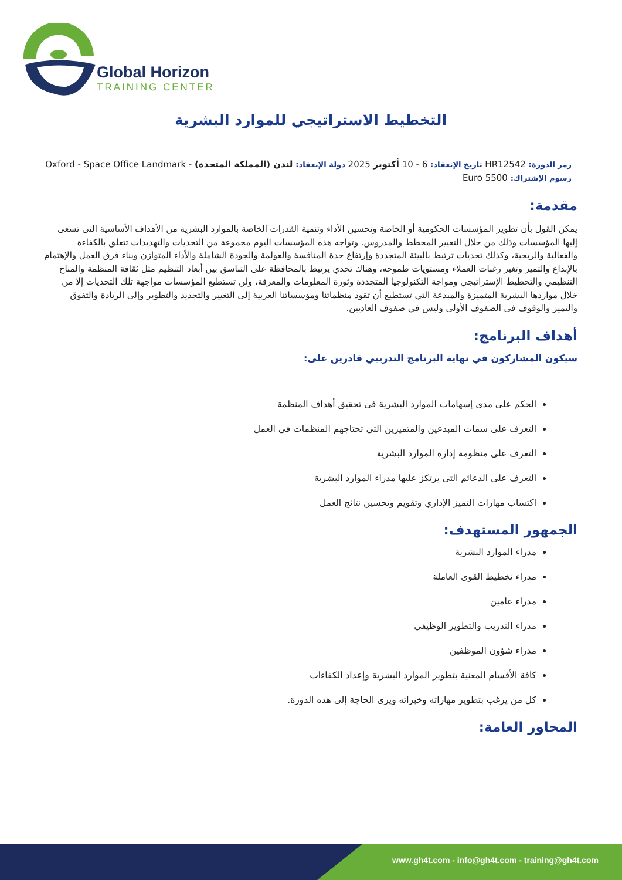Global Horizon
TRAINING CENTER
التخطيط الاستراتيجي للموارد البشرية
رمز الدورة: HR12542 تاريخ الإنعقاد: 6 - 10 أكتوبر 2025 دولة الإنعقاد: لندن (المملكة المتحدة) - Oxford - Space Office Landmark
رسوم الإشتراك: 5500 Euro
مقدمة:
يمكن القول بأن تطوير المؤسسات الحكومية أو الخاصة وتحسين الأداء وتنمية القدرات الخاصة بالموارد البشرية من الأهداف الأساسية التى تسعى إليها المؤسسات وذلك من خلال التغيير المخطط والمدروس. وتواجه هذه المؤسسات اليوم مجموعة من التحديات والتهديدات تتعلق بالكفاءة والفعالية والربحية، وكذلك تحديات ترتبط بالبيئة المتجددة وإرتفاع حدة المنافسة والعولمة والجودة الشاملة والأداء المتوازن وبناء فرق العمل والإهتمام بالإبداع والتميز وتغير رغبات العملاء ومستويات طموحه، وهناك تحدي يرتبط بالمحافظة على التناسق بين أبعاد التنظيم مثل ثقافة المنظمة والمناخ التنظيمي والتخطيط الإستراتيجي ومواجة التكنولوجيا المتجددة وثورة المعلومات والمعرفة، ولن تستطيع المؤسسات مواجهة تلك التحديات إلا من خلال مواردها البشرية المتميزة والمبدعة التي تستطيع أن تقود منظماتنا ومؤسساتنا العربية إلى التغيير والتجديد والتطوير وإلى الريادة والتفوق والتميز والوقوف فى الصفوف الأولى وليس في صفوف العاديين.
أهداف البرنامج:
سيكون المشاركون في نهاية البرنامج التدريبي قادرين على:
الحكم على مدى إسهامات الموارد البشرية فى تحقيق أهداف المنظمة
التعرف على سمات المبدعين والمتميزين التي تحتاجهم المنظمات في العمل
التعرف على منظومة إدارة الموارد البشرية
التعرف على الدعائم التى يرتكز عليها مدراء الموارد البشرية
اكتساب مهارات التميز الإداري وتقويم وتحسين نتائج العمل
الجمهور المستهدف:
مدراء الموارد البشرية
مدراء تخطيط القوى العاملة
مدراء عامين
مدراء التدريب والتطوير الوظيفي
مدراء شؤون الموظفين
كافة الأقسام المعنية بتطوير الموارد البشرية وإعداد الكفاءات
كل من يرغب بتطوير مهاراته وخبراته ويرى الحاجة إلى هذه الدورة.
المحاور العامة:
www.gh4t.com - info@gh4t.com - training@gh4t.com